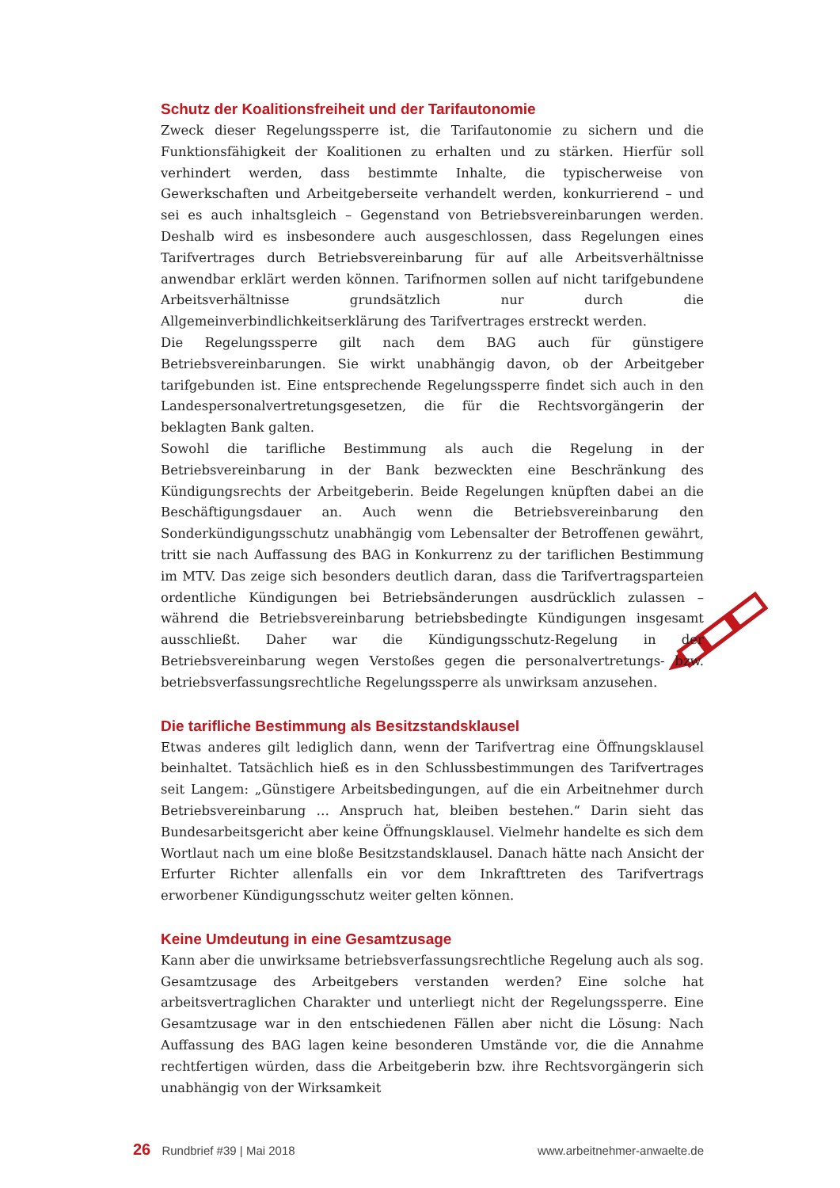Schutz der Koalitionsfreiheit und der Tarifautonomie
Zweck dieser Regelungssperre ist, die Tarifautonomie zu sichern und die Funktionsfähigkeit der Koalitionen zu erhalten und zu stärken. Hierfür soll verhindert werden, dass bestimmte Inhalte, die typischerweise von Gewerkschaften und Arbeitgeberseite verhandelt werden, konkurrierend – und sei es auch inhaltsgleich – Gegenstand von Betriebsvereinbarungen werden. Deshalb wird es insbesondere auch ausgeschlossen, dass Regelungen eines Tarifvertrages durch Betriebsvereinbarung für auf alle Arbeitsverhältnisse anwendbar erklärt werden können. Tarifnormen sollen auf nicht tarifgebundene Arbeitsverhältnisse grundsätzlich nur durch die Allgemeinverbindlichkeitserklärung des Tarifvertrages erstreckt werden.
Die Regelungssperre gilt nach dem BAG auch für günstigere Betriebsvereinbarungen. Sie wirkt unabhängig davon, ob der Arbeitgeber tarifgebunden ist. Eine entsprechende Regelungssperre findet sich auch in den Landespersonalvertretungsgesetzen, die für die Rechtsvorgängerin der beklagten Bank galten.
Sowohl die tarifliche Bestimmung als auch die Regelung in der Betriebsvereinbarung in der Bank bezweckten eine Beschränkung des Kündigungsrechts der Arbeitgeberin. Beide Regelungen knüpften dabei an die Beschäftigungsdauer an. Auch wenn die Betriebsvereinbarung den Sonderkündigungsschutz unabhängig vom Lebensalter der Betroffenen gewährt, tritt sie nach Auffassung des BAG in Konkurrenz zu der tariflichen Bestimmung im MTV. Das zeige sich besonders deutlich daran, dass die Tarifvertragsparteien ordentliche Kündigungen bei Betriebsänderungen ausdrücklich zulassen – während die Betriebsvereinbarung betriebsbedingte Kündigungen insgesamt ausschließt. Daher war die Kündigungsschutz-Regelung in der Betriebsvereinbarung wegen Verstoßes gegen die personalvertretungs- bzw. betriebsverfassungsrechtliche Regelungssperre als unwirksam anzusehen.
Die tarifliche Bestimmung als Besitzstandsklausel
Etwas anderes gilt lediglich dann, wenn der Tarifvertrag eine Öffnungsklausel beinhaltet. Tatsächlich hieß es in den Schlussbestimmungen des Tarifvertrages seit Langem: „Günstigere Arbeitsbedingungen, auf die ein Arbeitnehmer durch Betriebsvereinbarung … Anspruch hat, bleiben bestehen.“ Darin sieht das Bundesarbeitsgericht aber keine Öffnungsklausel. Vielmehr handelte es sich dem Wortlaut nach um eine bloße Besitzstandsklausel. Danach hätte nach Ansicht der Erfurter Richter allenfalls ein vor dem Inkrafttreten des Tarifvertrags erworbener Kündigungsschutz weiter gelten können.
Keine Umdeutung in eine Gesamtzusage
Kann aber die unwirksame betriebsverfassungsrechtliche Regelung auch als sog. Gesamtzusage des Arbeitgebers verstanden werden? Eine solche hat arbeitsvertraglichen Charakter und unterliegt nicht der Regelungssperre. Eine Gesamtzusage war in den entschiedenen Fällen aber nicht die Lösung: Nach Auffassung des BAG lagen keine besonderen Umstände vor, die die Annahme rechtfertigen würden, dass die Arbeitgeberin bzw. ihre Rechtsvorgängerin sich unabhängig von der Wirksamkeit
26 Rundbrief #39 | Mai 2018 www.arbeitnehmer-anwaelte.de